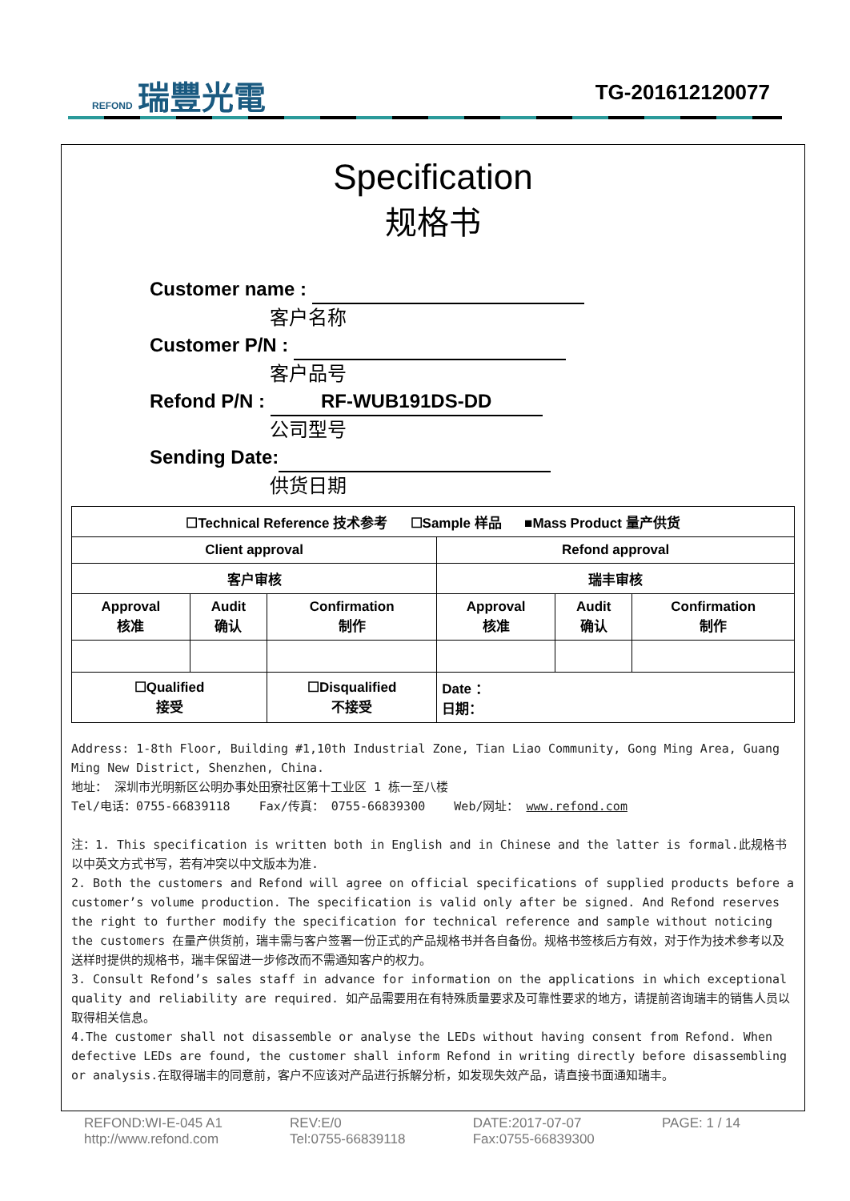REFOND 瑞豐光電
TG-201612120077
Specification
规格书
Customer name :
客户名称
Customer P/N :
客户品号
Refond P/N : RF-WUB191DS-DD
公司型号
Sending Date:
供货日期
| ☐Technical Reference 技术参考 ☐Sample 样品 ■Mass Product 量产供货 | | | | | |
| Client approval | | | Refond approval | | |
| 客户审核 | | | 瑞丰审核 | | |
| Approval 核准 | Audit 确认 | Confirmation 制作 | Approval 核准 | Audit 确认 | Confirmation 制作 |
| ☐Qualified 接受 | | ☐Disqualified 不接受 | Date ： 日期： | | |
Address: 1-8th Floor, Building #1,10th Industrial Zone, Tian Liao Community, Gong Ming Area, Guang Ming New District, Shenzhen, China.
地址： 深圳市光明新区公明办事处田寮社区第十工业区 1 栋一至八楼
Tel/电话：0755-66839118 Fax/传真： 0755-66839300 Web/网址： www.refond.com
注：1. This specification is written both in English and in Chinese and the latter is formal.此规格书以中英文方式书写，若有冲突以中文版本为准.
2. Both the customers and Refond will agree on official specifications of supplied products before a customer’s volume production. The specification is valid only after be signed. And Refond reserves the right to further modify the specification for technical reference and sample without noticing the customers 在量产供货前，瑞丰需与客户签署一份正式的产品规格书并各自备份。规格书签核后方有效，对于作为技术参考以及送样时提供的规格书，瑞丰保留进一步修改而不需通知客户的权力。
3. Consult Refond’s sales staff in advance for information on the applications in which exceptional quality and reliability are required. 如产品需要用在有特殊质量要求及可靠性要求的地方，请提前咨询瑞丰的销售人员以取得相关信息。
4.The customer shall not disassemble or analyse the LEDs without having consent from Refond. When defective LEDs are found, the customer shall inform Refond in writing directly before disassembling or analysis.在取得瑞丰的同意前，客户不应该对产品进行拆解分析，如发现失效产品，请直接书面通知瑞丰。
REFOND:WI-E-045 A1
http://www.refond.com
REV:E/0
Tel:0755-66839118
DATE:2017-07-07
Fax:0755-66839300
PAGE: 1 / 14